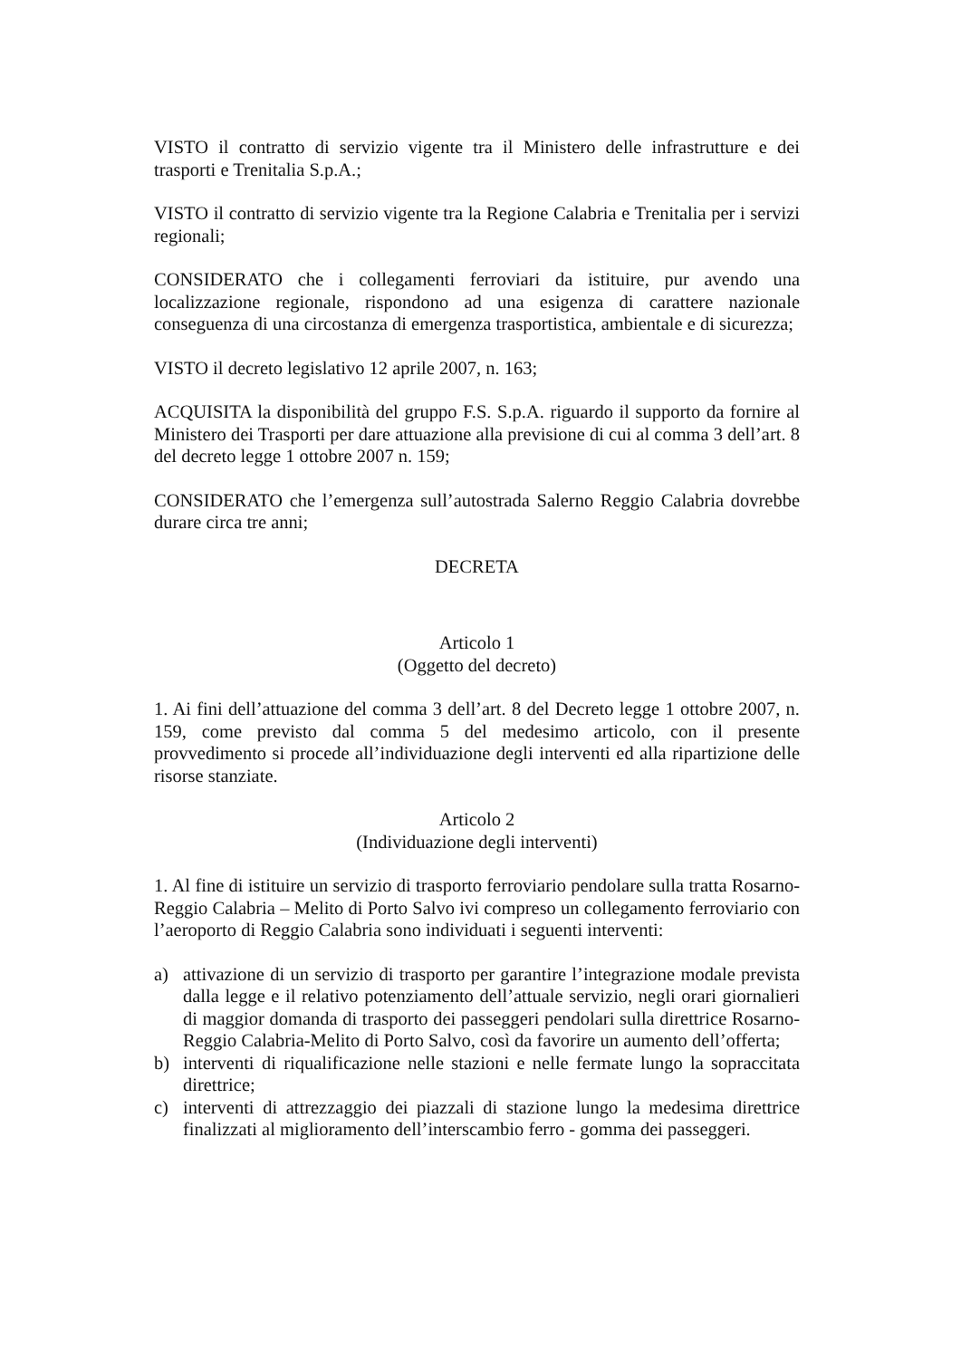VISTO il contratto di servizio vigente tra il Ministero delle infrastrutture e dei trasporti e Trenitalia S.p.A.;
VISTO il contratto di servizio vigente tra la Regione Calabria e Trenitalia per i servizi regionali;
CONSIDERATO che i collegamenti ferroviari da istituire, pur avendo una localizzazione regionale, rispondono ad una esigenza di carattere nazionale conseguenza di una circostanza di emergenza trasportistica, ambientale e di sicurezza;
VISTO il decreto legislativo 12 aprile 2007, n. 163;
ACQUISITA la disponibilità del gruppo F.S. S.p.A. riguardo il supporto da fornire al Ministero dei Trasporti per dare attuazione alla previsione di cui al comma 3 dell’art. 8 del decreto legge 1 ottobre 2007 n. 159;
CONSIDERATO che l’emergenza sull’autostrada Salerno Reggio Calabria dovrebbe durare circa tre anni;
DECRETA
Articolo 1
(Oggetto del decreto)
1. Ai fini dell’attuazione del comma 3 dell’art. 8 del Decreto legge 1 ottobre 2007, n. 159, come previsto dal comma 5 del medesimo articolo, con il presente provvedimento si procede all’individuazione degli interventi ed alla ripartizione delle risorse stanziate.
Articolo 2
(Individuazione degli interventi)
1. Al fine di istituire un servizio di trasporto ferroviario pendolare sulla tratta Rosarno-Reggio Calabria – Melito di Porto Salvo ivi compreso un collegamento ferroviario con l’aeroporto di Reggio Calabria sono individuati i seguenti interventi:
a) attivazione di un servizio di trasporto per garantire l’integrazione modale prevista dalla legge e il relativo potenziamento dell’attuale servizio, negli orari giornalieri di maggior domanda di trasporto dei passeggeri pendolari sulla direttrice Rosarno-Reggio Calabria-Melito di Porto Salvo, così da favorire un aumento dell’offerta;
b) interventi di riqualificazione nelle stazioni e nelle fermate lungo la sopraccitata direttrice;
c) interventi di attrezzaggio dei piazzali di stazione lungo la medesima direttrice finalizzati al miglioramento dell’interscambio ferro - gomma dei passeggeri.